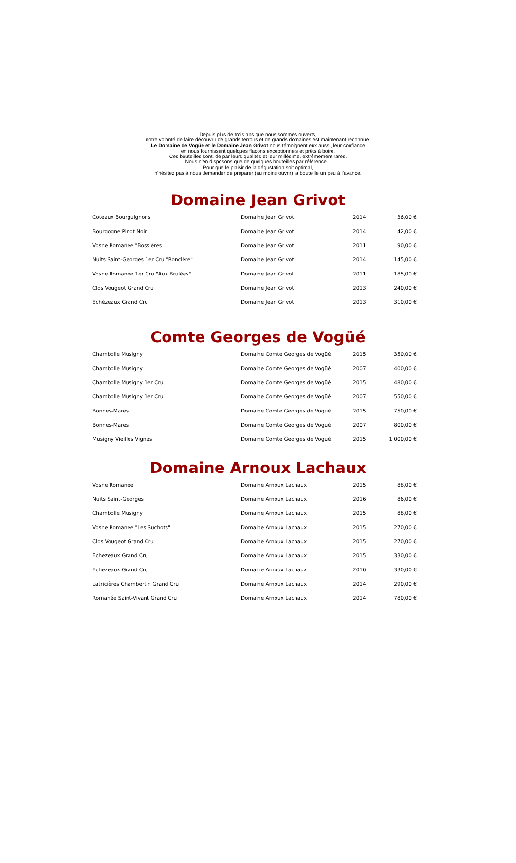Depuis plus de trois ans que nous sommes ouverts,
notre volonté de faire découvrir de grands terroirs et de grands domaines est maintenant reconnue.
Le Domaine de Vogüé et le Domaine Jean Grivot nous témoignent eux aussi, leur confiance
en nous fournissant quelques flacons exceptionnels et prêts à boire.
Ces bouteilles sont, de par leurs qualités et leur millésime, extrêmement rares.
Nous n'en disposons que de quelques bouteilles par référence...
Pour que le plaisir de la dégustation soit optimal,
n'hésitez pas à nous demander de préparer (au moins ouvrir) la bouteille un peu à l'avance.
Domaine Jean Grivot
| Coteaux Bourguignons | Domaine Jean Grivot | 2014 | 36,00 € |
| Bourgogne Pinot Noir | Domaine Jean Grivot | 2014 | 42,00 € |
| Vosne Romanée "Bossières | Domaine Jean Grivot | 2011 | 90,00 € |
| Nuits Saint-Georges 1er Cru "Roncière" | Domaine Jean Grivot | 2014 | 145,00 € |
| Vosne Romanée 1er Cru "Aux Brulées" | Domaine Jean Grivot | 2011 | 185,00 € |
| Clos Vougeot Grand Cru | Domaine Jean Grivot | 2013 | 240,00 € |
| Echézeaux Grand Cru | Domaine Jean Grivot | 2013 | 310,00 € |
Comte Georges de Vogüé
| Chambolle Musigny | Domaine Comte Georges de Vogüé | 2015 | 350,00 € |
| Chambolle Musigny | Domaine Comte Georges de Vogüé | 2007 | 400,00 € |
| Chambolle Musigny 1er Cru | Domaine Comte Georges de Vogüé | 2015 | 480,00 € |
| Chambolle Musigny 1er Cru | Domaine Comte Georges de Vogüé | 2007 | 550,00 € |
| Bonnes-Mares | Domaine Comte Georges de Vogüé | 2015 | 750,00 € |
| Bonnes-Mares | Domaine Comte Georges de Vogüé | 2007 | 800,00 € |
| Musigny Vieilles Vignes | Domaine Comte Georges de Vogüé | 2015 | 1 000,00 € |
Domaine Arnoux Lachaux
| Vosne Romanée | Domaine Arnoux Lachaux | 2015 | 88,00 € |
| Nuits Saint-Georges | Domaine Arnoux Lachaux | 2016 | 86,00 € |
| Chambolle Musigny | Domaine Arnoux Lachaux | 2015 | 88,00 € |
| Vosne Romanée "Les Suchots" | Domaine Arnoux Lachaux | 2015 | 270,00 € |
| Clos Vougeot Grand Cru | Domaine Arnoux Lachaux | 2015 | 270,00 € |
| Echezeaux Grand Cru | Domaine Arnoux Lachaux | 2015 | 330,00 € |
| Echezeaux Grand Cru | Domaine Arnoux Lachaux | 2016 | 330,00 € |
| Latricières Chambertin Grand Cru | Domaine Arnoux Lachaux | 2014 | 290,00 € |
| Romanée Saint-Vivant Grand Cru | Domaine Arnoux Lachaux | 2014 | 780,00 € |